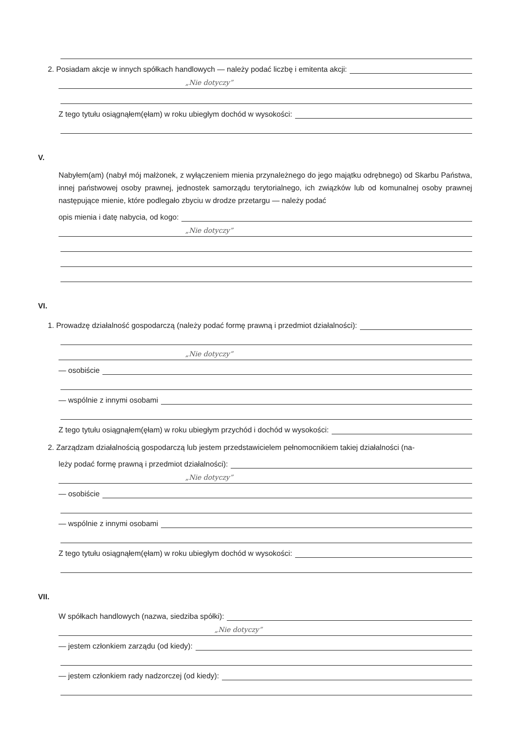2. Posiadam akcje w innych spółkach handlowych — należy podać liczbę i emitenta akcji:
„Nie dotyczy”
Z tego tytułu osiągnąłem(ęłam) w roku ubiegłym dochód w wysokości:
V.
Nabyłem(am) (nabył mój małżonek, z wyłączeniem mienia przynależnego do jego majątku odrębnego) od Skarbu Państwa, innej państwowej osoby prawnej, jednostek samorządu terytorialnego, ich związków lub od komunalnej osoby prawnej następujące mienie, które podlegało zbyciu w drodze przetargu — należy podać
opis mienia i datę nabycia, od kogo:
„Nie dotyczy”
VI.
1. Prowadzę działalność gospodarczą (należy podać formę prawną i przedmiot działalności):
„Nie dotyczy”
— osobiście
— wspólnie z innymi osobami
Z tego tytułu osiągnąłem(ęłam) w roku ubiegłym przychód i dochód w wysokości:
2. Zarządzam działalnością gospodarczą lub jestem przedstawicielem pełnomocnikiem takiej działalności (na-
leży podać formę prawną i przedmiot działalności):
„Nie dotyczy”
— osobiście
— wspólnie z innymi osobami
Z tego tytułu osiągnąłem(ęłam) w roku ubiegłym dochód w wysokości:
VII.
W spółkach handlowych (nazwa, siedziba spółki):
„Nie dotyczy”
— jestem członkiem zarządu (od kiedy):
— jestem członkiem rady nadzorczej (od kiedy):